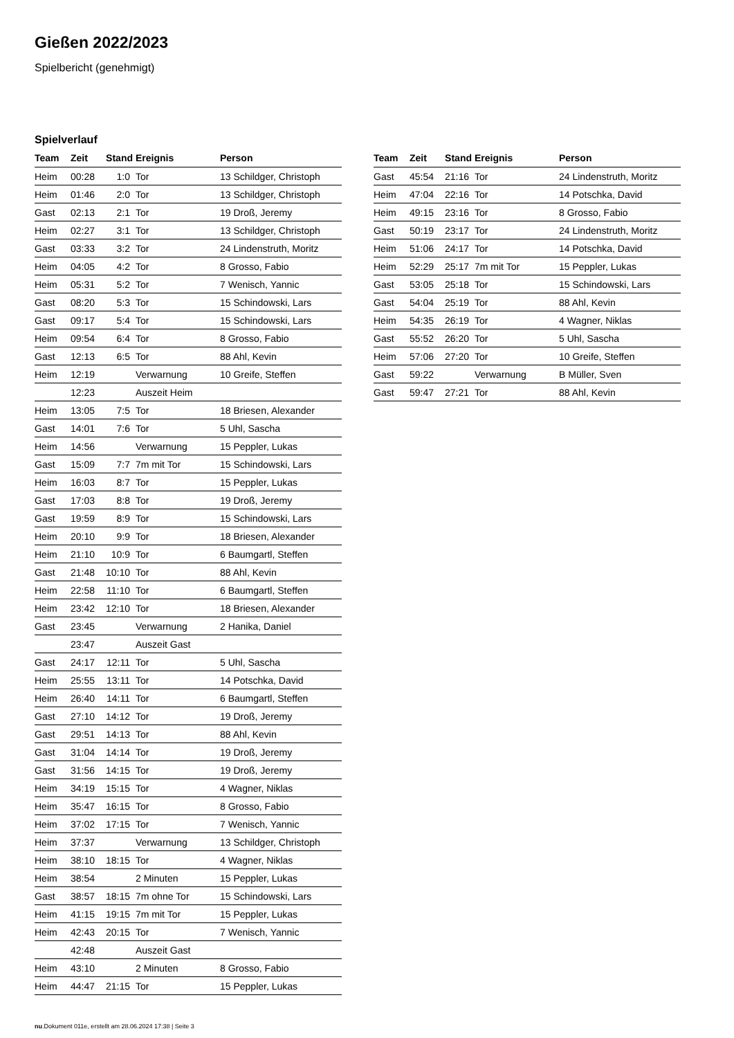Gießen 2022/2023
Spielbericht (genehmigt)
Spielverlauf
| Team | Zeit | Stand | Ereignis | Person |
| --- | --- | --- | --- | --- |
| Heim | 00:28 | 1:0 | Tor | 13 Schildger, Christoph |
| Heim | 01:46 | 2:0 | Tor | 13 Schildger, Christoph |
| Gast | 02:13 | 2:1 | Tor | 19 Droß, Jeremy |
| Heim | 02:27 | 3:1 | Tor | 13 Schildger, Christoph |
| Gast | 03:33 | 3:2 | Tor | 24 Lindenstruth, Moritz |
| Heim | 04:05 | 4:2 | Tor | 8 Grosso, Fabio |
| Heim | 05:31 | 5:2 | Tor | 7 Wenisch, Yannic |
| Gast | 08:20 | 5:3 | Tor | 15 Schindowski, Lars |
| Gast | 09:17 | 5:4 | Tor | 15 Schindowski, Lars |
| Heim | 09:54 | 6:4 | Tor | 8 Grosso, Fabio |
| Gast | 12:13 | 6:5 | Tor | 88 Ahl, Kevin |
| Heim | 12:19 | | Verwarnung | 10 Greife, Steffen |
| | 12:23 | | Auszeit Heim | |
| Heim | 13:05 | 7:5 | Tor | 18 Briesen, Alexander |
| Gast | 14:01 | 7:6 | Tor | 5 Uhl, Sascha |
| Heim | 14:56 | | Verwarnung | 15 Peppler, Lukas |
| Gast | 15:09 | 7:7 | 7m mit Tor | 15 Schindowski, Lars |
| Heim | 16:03 | 8:7 | Tor | 15 Peppler, Lukas |
| Gast | 17:03 | 8:8 | Tor | 19 Droß, Jeremy |
| Gast | 19:59 | 8:9 | Tor | 15 Schindowski, Lars |
| Heim | 20:10 | 9:9 | Tor | 18 Briesen, Alexander |
| Heim | 21:10 | 10:9 | Tor | 6 Baumgartl, Steffen |
| Gast | 21:48 | 10:10 | Tor | 88 Ahl, Kevin |
| Heim | 22:58 | 11:10 | Tor | 6 Baumgartl, Steffen |
| Heim | 23:42 | 12:10 | Tor | 18 Briesen, Alexander |
| Gast | 23:45 | | Verwarnung | 2 Hanika, Daniel |
| | 23:47 | | Auszeit Gast | |
| Gast | 24:17 | 12:11 | Tor | 5 Uhl, Sascha |
| Heim | 25:55 | 13:11 | Tor | 14 Potschka, David |
| Heim | 26:40 | 14:11 | Tor | 6 Baumgartl, Steffen |
| Gast | 27:10 | 14:12 | Tor | 19 Droß, Jeremy |
| Gast | 29:51 | 14:13 | Tor | 88 Ahl, Kevin |
| Gast | 31:04 | 14:14 | Tor | 19 Droß, Jeremy |
| Gast | 31:56 | 14:15 | Tor | 19 Droß, Jeremy |
| Heim | 34:19 | 15:15 | Tor | 4 Wagner, Niklas |
| Heim | 35:47 | 16:15 | Tor | 8 Grosso, Fabio |
| Heim | 37:02 | 17:15 | Tor | 7 Wenisch, Yannic |
| Heim | 37:37 | | Verwarnung | 13 Schildger, Christoph |
| Heim | 38:10 | 18:15 | Tor | 4 Wagner, Niklas |
| Heim | 38:54 | | 2 Minuten | 15 Peppler, Lukas |
| Gast | 38:57 | 18:15 | 7m ohne Tor | 15 Schindowski, Lars |
| Heim | 41:15 | 19:15 | 7m mit Tor | 15 Peppler, Lukas |
| Heim | 42:43 | 20:15 | Tor | 7 Wenisch, Yannic |
| | 42:48 | | Auszeit Gast | |
| Heim | 43:10 | | 2 Minuten | 8 Grosso, Fabio |
| Heim | 44:47 | 21:15 | Tor | 15 Peppler, Lukas |
| Team | Zeit | Stand | Ereignis | Person |
| --- | --- | --- | --- | --- |
| Gast | 45:54 | 21:16 | Tor | 24 Lindenstruth, Moritz |
| Heim | 47:04 | 22:16 | Tor | 14 Potschka, David |
| Heim | 49:15 | 23:16 | Tor | 8 Grosso, Fabio |
| Gast | 50:19 | 23:17 | Tor | 24 Lindenstruth, Moritz |
| Heim | 51:06 | 24:17 | Tor | 14 Potschka, David |
| Heim | 52:29 | 25:17 | 7m mit Tor | 15 Peppler, Lukas |
| Gast | 53:05 | 25:18 | Tor | 15 Schindowski, Lars |
| Gast | 54:04 | 25:19 | Tor | 88 Ahl, Kevin |
| Heim | 54:35 | 26:19 | Tor | 4 Wagner, Niklas |
| Gast | 55:52 | 26:20 | Tor | 5 Uhl, Sascha |
| Heim | 57:06 | 27:20 | Tor | 10 Greife, Steffen |
| Gast | 59:22 | | Verwarnung | B Müller, Sven |
| Gast | 59:47 | 27:21 | Tor | 88 Ahl, Kevin |
nu.Dokument 011e, erstellt am 28.06.2024 17:38 | Seite 3